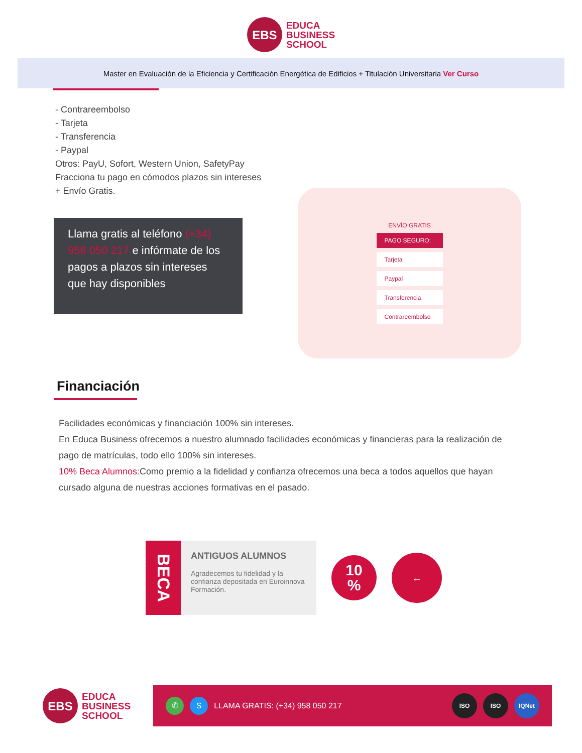EBS
EDUCA
BUSINESS
SCHOOL
Master en Evaluación de la Eficiencia y Certificación Energética de Edificios + Titulación Universitaria Ver Curso
- Contrareembolso
- Tarjeta
- Transferencia
- Paypal
Otros: PayU, Sofort, Western Union, SafetyPay
Fracciona tu pago en cómodos plazos sin intereses
+ Envío Gratis.
Llama gratis al teléfono (+34) 958 050 217 e infórmate de los pagos a plazos sin intereses que hay disponibles
ENVÍO GRATIS
PAGO SEGURO:
Tarjeta
Paypal
Transferencia
Contrareembolso
Financiación
Facilidades económicas y financiación 100% sin intereses.
En Educa Business ofrecemos a nuestro alumnado facilidades económicas y financieras para la realización de pago de matrículas, todo ello 100% sin intereses.
10% Beca Alumnos: Como premio a la fidelidad y confianza ofrecemos una beca a todos aquellos que hayan cursado alguna de nuestras acciones formativas en el pasado.
BECA
ANTIGUOS ALUMNOS
Agradecemos tu fidelidad y la confianza depositada en Euroinnova Formación.
10
%
←
EBS
EDUCA
BUSINESS
SCHOOL
✆ S LLAMA GRATIS: (+34) 958 050 217 ISO ISO IQNet